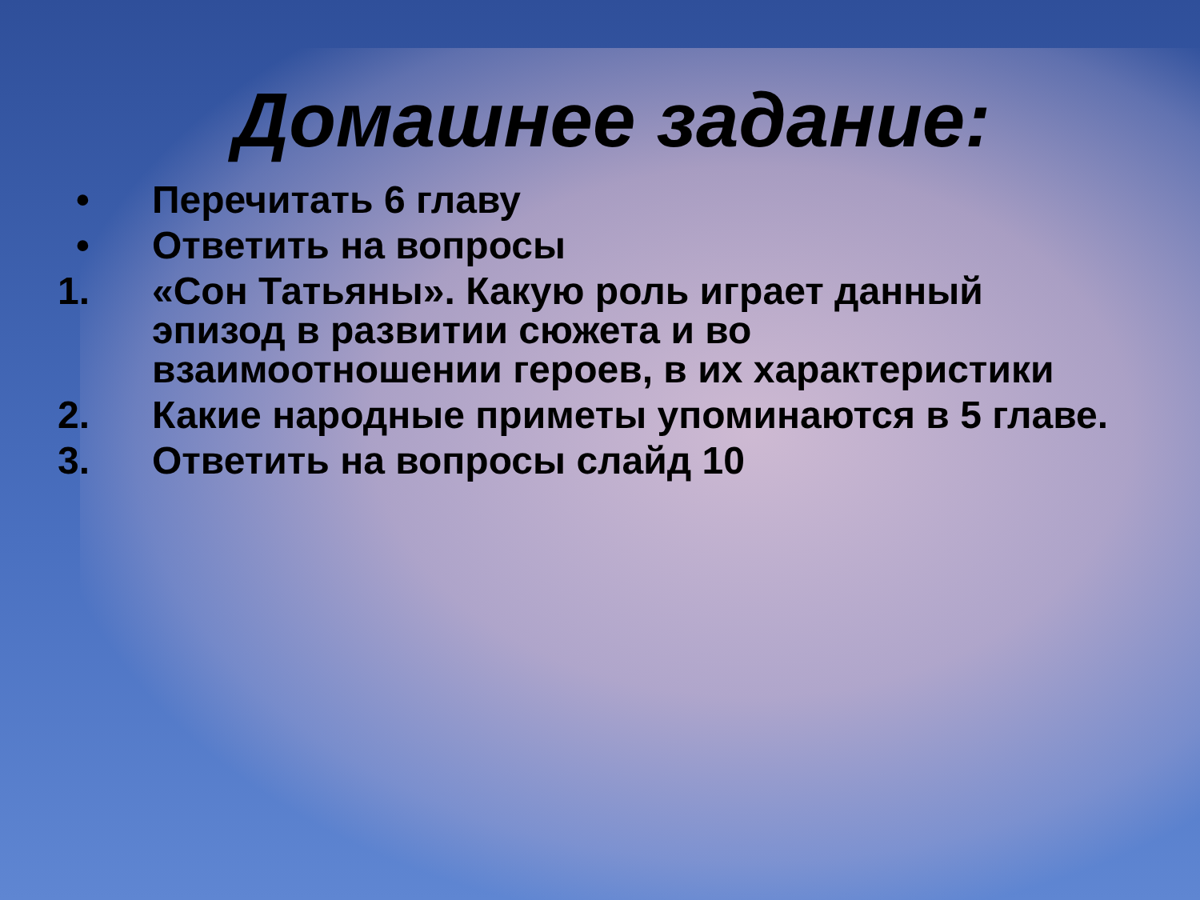Домашнее задание:
• Перечитать 6 главу
• Ответить на вопросы
1. «Сон Татьяны». Какую роль играет данный эпизод в развитии сюжета и во взаимоотношении героев, в их характеристики
2. Какие народные приметы упоминаются в 5 главе.
3. Ответить на вопросы слайд 10